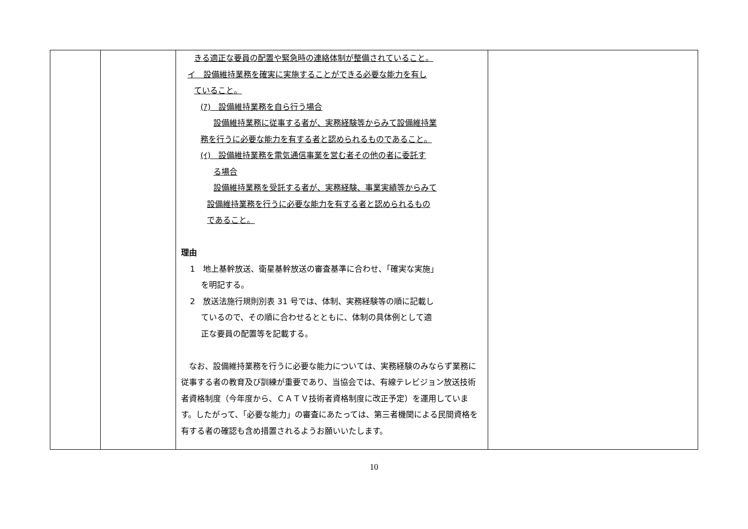| | | きる適正な要員の配置や緊急時の連絡体制が整備されていること。 イ 設備維持業務を確実に実施することができる必要な能力を有し ていること。 (ｱ) 設備維持業務を自ら行う場合 設備維持業務に従事する者が、実務経験等からみて設備維持業 務を行うに必要な能力を有する者と認められるものであること。 (ｲ) 設備維持業務を電気通信事業を営む者その他の者に委託す る場合 設備維持業務を受託する者が、実務経験、事業実績等からみて 設備維持業務を行うに必要な能力を有する者と認められるもの であること。 理由 1 地上基幹放送、衛星基幹放送の審査基準に合わせ、「確実な実施」 を明記する。 2 放送法施行規則別表 31 号では、体制、実務経験等の順に記載し ているので、その順に合わせるとともに、体制の具体例として適 正な要員の配置等を記載する。 なお、設備維持業務を行うに必要な能力については、実務経験のみならず業務に従事する者の教育及び訓練が重要であり、当協会では、有線テレビジョン放送技術者資格制度（今年度から、ＣＡＴＶ技術者資格制度に改正予定）を運用しています。したがって、「必要な能力」の審査にあたっては、第三者機関による民間資格を有する者の確認も含め措置されるようお願いいたします。 | |
10